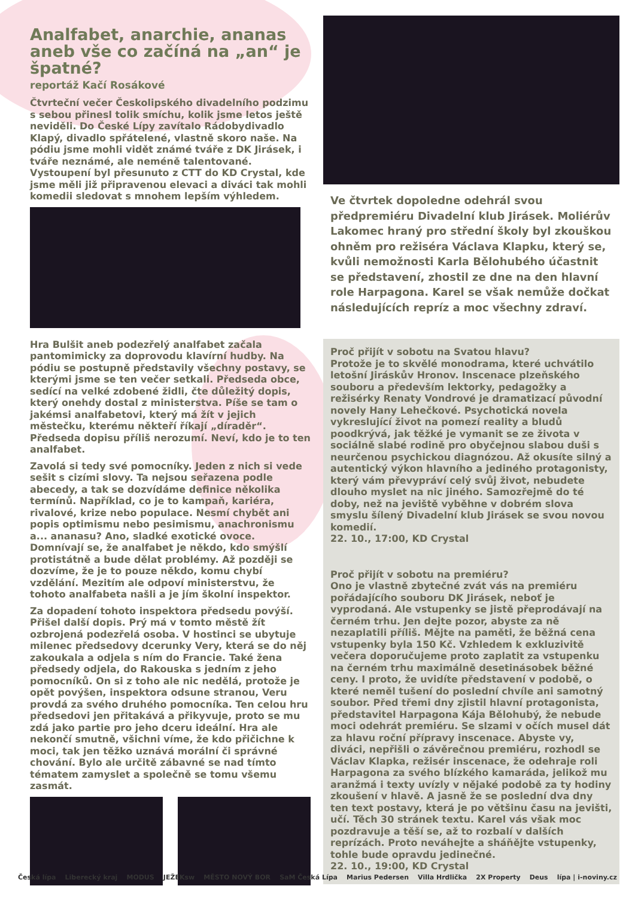Analfabet, anarchie, ananas aneb vše co začíná na „an“ je špatné?
reportáž Kačí Rosákové
Čtvrteční večer Českolipského divadelního podzimu s sebou přinesl tolik smíchu, kolik jsme letos ještě neviděli. Do České Lípy zavítalo Rádobydivadlo Klapý, divadlo spřátelené, vlastně skoro naše. Na pódiu jsme mohli vidět známé tváře z DK Jirásek, i tváře neznámé, ale neméně talentované. Vystoupení byl přesunuto z CTT do KD Crystal, kde jsme měli již připravenou elevaci a diváci tak mohli komedii sledovat s mnohem lepším výhledem.
Hra Bulšit aneb podezřelý analfabet začala pantomimicky za doprovodu klavírní hudby. Na pódiu se postupně představily všechny postavy, se kterými jsme se ten večer setkali. Předseda obce, sedící na velké zdobené židli, čte důležitý dopis, který onehdy dostal z ministerstva. Píše se tam o jakémsi analfabetovi, který má žít v jejich městečku, kterému někteří říkají „díraděr“. Předseda dopisu příliš nerozumí. Neví, kdo je to ten analfabet.
Zavolá si tedy své pomocníky. Jeden z nich si vede sešit s cizími slovy. Ta nejsou seřazena podle abecedy, a tak se dozvídáme definice několika termínů. Například, co je to kampaň, kariéra, rivalové, krize nebo populace. Nesmí chybět ani popis optimismu nebo pesimismu, anachronismu a... ananasu? Ano, sladké exotické ovoce. Domnívají se, že analfabet je někdo, kdo smýšlí protistátně a bude dělat problémy. Až později se dozvíme, že je to pouze někdo, komu chybí vzdělání. Mezitím ale odpoví ministerstvu, že tohoto analfabeta našli a je jím školní inspektor.
Za dopadení tohoto inspektora předsedu povýší. Přišel další dopis. Prý má v tomto městě žít ozbrojená podezřelá osoba. V hostinci se ubytuje milenec předsedovy dcerunky Very, která se do něj zakoukala a odjela s ním do Francie. Také žena předsedy odjela, do Rakouska s jedním z jeho pomocníků. On si z toho ale nic nedělá, protože je opět povýšen, inspektora odsune stranou, Veru provdá za svého druhého pomocníka. Ten celou hru předsedovi jen přitakává a přikyvuje, proto se mu zdá jako partie pro jeho dceru ideální. Hra ale nekončí smutně, všichni víme, že kdo přičichne k moci, tak jen těžko uznává morální či správné chování. Bylo ale určitě zábavné se nad tímto tématem zamyslet a společně se tomu všemu zasmát.
Ve čtvrtek dopoledne odehrál svou předpremiéru Divadelní klub Jirásek. Moliérův Lakomec hraný pro střední školy byl zkouškou ohněm pro režiséra Václava Klapku, který se, kvůli nemožnosti Karla Bělohubého účastnit se představení, zhostil ze dne na den hlavní role Harpagona. Karel se však nemůže dočkat následujících repríz a moc všechny zdraví.
Proč přijít v sobotu na Svatou hlavu?
Protože je to skvělé monodrama, které uchvátilo letošní Jiráskův Hronov. Inscenace plzeňského souboru a především lektorky, pedagožky a režisérky Renaty Vondrové je dramatizací původní novely Hany Lehečkové. Psychotická novela vykreslující život na pomezí reality a bludů poodkrývá, jak těžké je vymanit se ze života v sociálně slabé rodině pro obyčejnou slabou duši s neurčenou psychickou diagnózou. Až okusíte silný a autentický výkon hlavního a jediného protagonisty, který vám převypráví celý svůj život, nebudete dlouho myslet na nic jiného. Samozřejmě do té doby, než na jeviště vyběhne v dobrém slova smyslu šílený Divadelní klub Jirásek se svou novou komedií.
22. 10., 17:00, KD Crystal
Proč přijít v sobotu na premiéru?
Ono je vlastně zbytečné zvát vás na premiéru pořádajícího souboru DK Jirásek, neboť je vyprodaná. Ale vstupenky se jistě přeprodávají na černém trhu. Jen dejte pozor, abyste za ně nezaplatili příliš. Mějte na paměti, že běžná cena vstupenky byla 150 Kč. Vzhledem k exkluzivitě večera doporučujeme proto zaplatit za vstupenku na černém trhu maximálně desetinásobek běžné ceny. I proto, že uvidíte představení v podobě, o které neměl tušení do poslední chvíle ani samotný soubor. Před třemi dny zjistil hlavní protagonista, představitel Harpagona Kája Bělohubý, že nebude moci odehrát premiéru. Se slzami v očích musel dát za hlavu roční přípravy inscenace. Abyste vy, diváci, nepřišli o závěrečnou premiéru, rozhodl se Václav Klapka, režisér inscenace, že odehraje roli Harpagona za svého blízkého kamaráda, jelikož mu aranžmá i texty uvízly v nějaké podobě za ty hodiny zkoušení v hlavě. A jasně že se poslední dva dny ten text postavy, která je po většinu času na jevišti, učí. Těch 30 stránek textu. Karel vás však moc pozdravuje a těší se, až to rozbalí v dalších reprízách. Proto neváhejte a sháňějte vstupenky, tohle bude opravdu jedinečné.
22. 10., 19:00, KD Crystal
Česká lípa Liberecký kraj MODUS JEŽEKsw MĚSTO NOVÝ BOR SaM Česká Lípa Marius Pedersen Villa Hrdlička 2X Property Deus lípa | i-noviny.cz